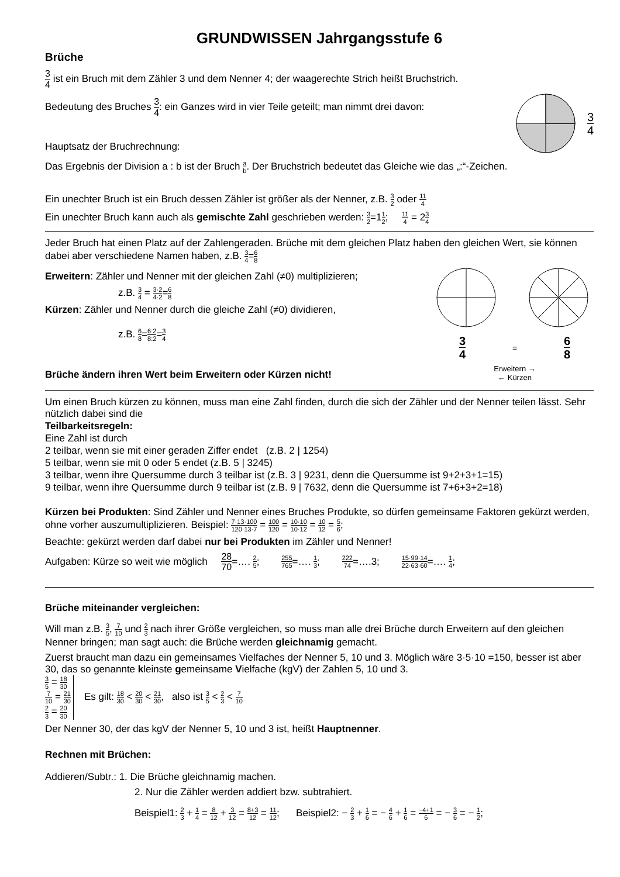GRUNDWISSEN Jahrgangsstufe 6
Brüche
3 4 ist ein Bruch mit dem Zähler 3 und dem Nenner 4; der waagerechte Strich heißt Bruchstrich.
Bedeutung des Bruches 3 4: ein Ganzes wird in vier Teile geteilt; man nimmt drei davon:
Hauptsatz der Bruchrechnung:
3 4
Das Ergebnis der Division a : b ist der Bruch a b. Der Bruchstrich bedeutet das Gleiche wie das „:“-Zeichen.
Ein unechter Bruch ist ein Bruch dessen Zähler ist größer als der Nenner, z.B. 3 2 oder 11 4
Ein unechter Bruch kann auch als gemischte Zahl geschrieben werden: 3 2=11 2; 11 4 = 23 4
Jeder Bruch hat einen Platz auf der Zahlengeraden. Brüche mit dem gleichen Platz haben den gleichen Wert, sie können dabei aber verschiedene Namen haben, z.B. 3 4=6 8
Erweitern: Zähler und Nenner mit der gleichen Zahl (≠0) multiplizieren;
z.B. 3 4 = 3·2 4·2=6 8
Kürzen: Zähler und Nenner durch die gleiche Zahl (≠0) dividieren,
z.B. 6 8=6:2 8:2=3 4
Brüche ändern ihren Wert beim Erweitern oder Kürzen nicht!
3 4 = 6 8
Erweitern →
← Kürzen
Um einen Bruch kürzen zu können, muss man eine Zahl finden, durch die sich der Zähler und der Nenner teilen lässt. Sehr nützlich dabei sind die
Teilbarkeitsregeln:
Eine Zahl ist durch
2 teilbar, wenn sie mit einer geraden Ziffer endet (z.B. 2 | 1254)
5 teilbar, wenn sie mit 0 oder 5 endet (z.B. 5 | 3245)
3 teilbar, wenn ihre Quersumme durch 3 teilbar ist (z.B. 3 | 9231, denn die Quersumme ist 9+2+3+1=15)
9 teilbar, wenn ihre Quersumme durch 9 teilbar ist (z.B. 9 | 7632, denn die Quersumme ist 7+6+3+2=18)
Kürzen bei Produkten: Sind Zähler und Nenner eines Bruches Produkte, so dürfen gemeinsame Faktoren gekürzt werden, ohne vorher auszumultiplizieren. Beispiel: 7·13·100 120·13·7 = 100 120 = 10·10 10·12 = 10 12 = 5 6;
Beachte: gekürzt werden darf dabei nur bei Produkten im Zähler und Nenner!
Aufgaben: Kürze so weit wie möglich 28 70=…. 2 5; 255 765=…. 1 3; 222 74=….3; 15·99·14 22·63·60=…. 1 4;
Brüche miteinander vergleichen:
Will man z.B. 3 5, 7 10 und 2 3 nach ihrer Größe vergleichen, so muss man alle drei Brüche durch Erweitern auf den gleichen Nenner bringen; man sagt auch: die Brüche werden gleichnamig gemacht.
Zuerst braucht man dazu ein gemeinsames Vielfaches der Nenner 5, 10 und 3. Möglich wäre 3·5·10 =150, besser ist aber 30, das so genannte kleinste gemeinsame Vielfache (kgV) der Zahlen 5, 10 und 3.
3 5 = 18 30
7 10 = 21 30
2 3 = 20 30
Es gilt: 18 30 < 20 30 < 21 30, also ist 3 5 < 2 3 < 7 10
Der Nenner 30, der das kgV der Nenner 5, 10 und 3 ist, heißt Hauptnenner.
Rechnen mit Brüchen:
Addieren/Subtr.: 1. Die Brüche gleichnamig machen.
2. Nur die Zähler werden addiert bzw. subtrahiert.
Beispiel1: 2 3 + 1 4 = 8 12 + 3 12 = 8+3 12 = 11 12; Beispiel2: − 2 3 + 1 6 = − 4 6 + 1 6 = −4+1 6 = − 3 6 = − 1 2;